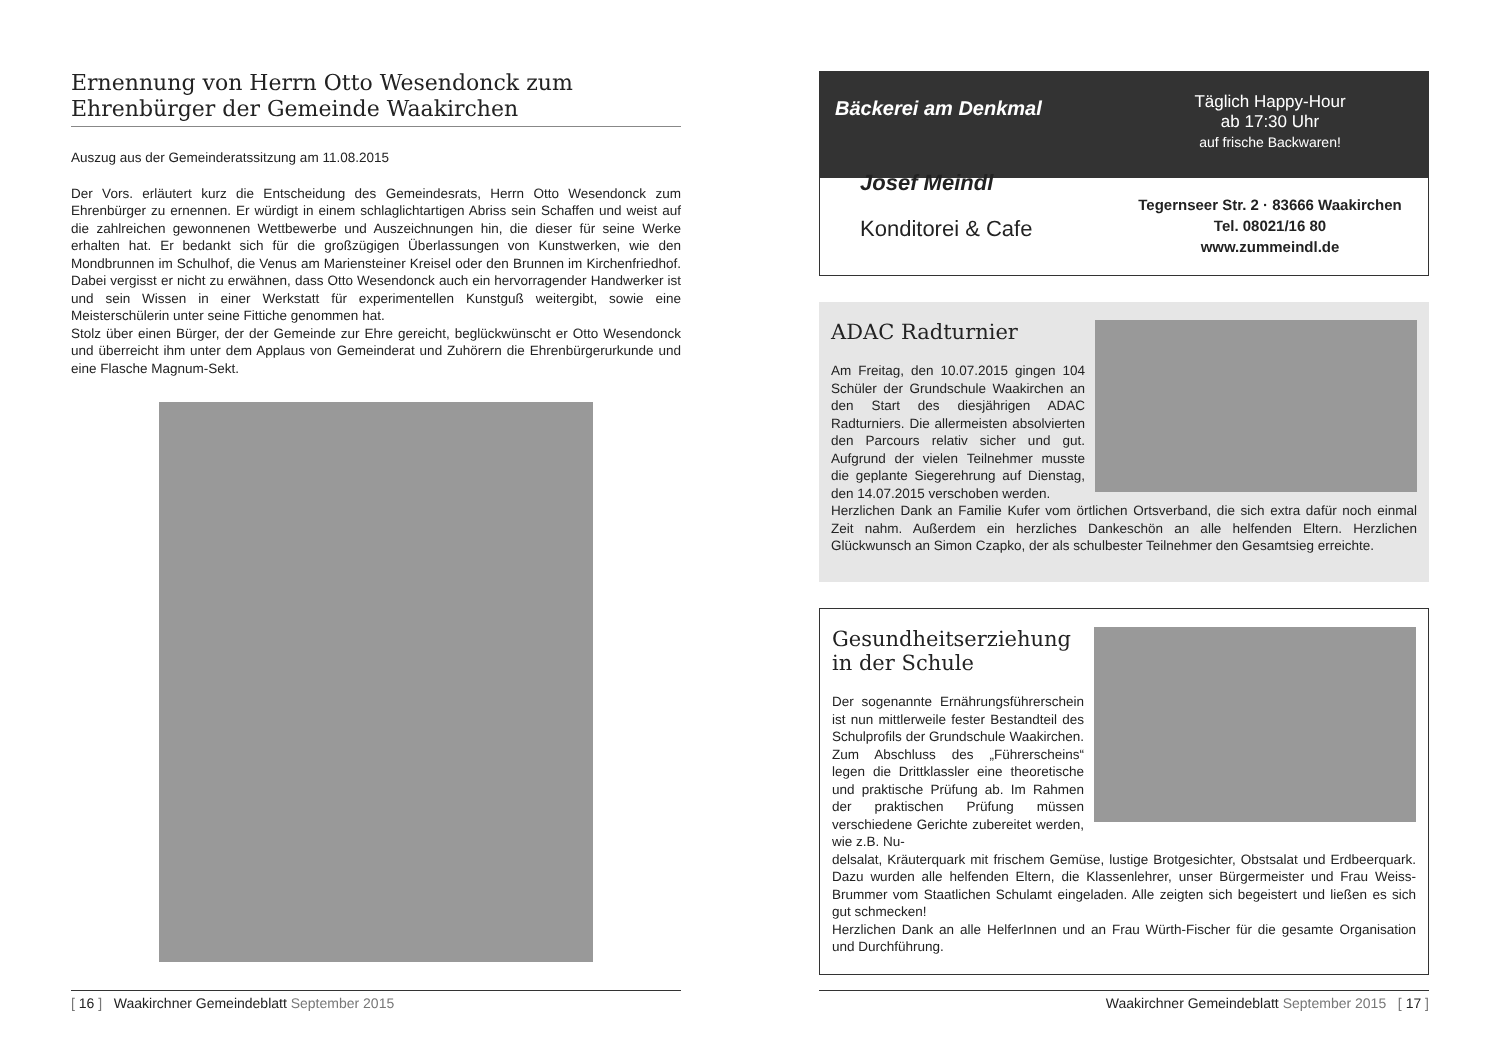Ernennung von Herrn Otto Wesendonck zum Ehrenbürger der Gemeinde Waakirchen
Auszug aus der Gemeinderatssitzung am 11.08.2015
Der Vors. erläutert kurz die Entscheidung des Gemeindesrats, Herrn Otto Wesendonck zum Ehrenbürger zu ernennen. Er würdigt in einem schlaglichtartigen Abriss sein Schaffen und weist auf die zahlreichen gewonnenen Wettbewerbe und Auszeichnungen hin, die dieser für seine Werke erhalten hat. Er bedankt sich für die großzügigen Überlassungen von Kunstwerken, wie den Mondbrunnen im Schulhof, die Venus am Mariensteiner Kreisel oder den Brunnen im Kirchenfriedhof. Dabei vergisst er nicht zu erwähnen, dass Otto Wesendonck auch ein hervorragender Handwerker ist und sein Wissen in einer Werkstatt für experimentellen Kunstguß weitergibt, sowie eine Meisterschülerin unter seine Fittiche genommen hat.
Stolz über einen Bürger, der der Gemeinde zur Ehre gereicht, beglückwünscht er Otto Wesendonck und überreicht ihm unter dem Applaus von Gemeinderat und Zuhörern die Ehrenbürgerurkunde und eine Flasche Magnum-Sekt.
[ 16 ] Waakirchner Gemeindeblatt September 2015
Bäckerei am Denkmal
Josef Meindl
Konditorei & Cafe
Täglich Happy-Hour
ab 17:30 Uhr
auf frische Backwaren!
Tegernseer Str. 2 · 83666 Waakirchen
Tel. 08021/16 80
www.zummeindl.de
ADAC Radturnier
Am Freitag, den 10.07.2015 gingen 104 Schüler der Grundschule Waakirchen an den Start des diesjährigen ADAC Radturniers. Die allermeisten absolvierten den Parcours relativ sicher und gut. Aufgrund der vielen Teilnehmer musste die geplante Siegerehrung auf Dienstag, den 14.07.2015 verschoben werden.
Herzlichen Dank an Familie Kufer vom örtlichen Ortsverband, die sich extra dafür noch einmal Zeit nahm. Außerdem ein herzliches Dankeschön an alle helfenden Eltern. Herzlichen Glückwunsch an Simon Czapko, der als schulbester Teilnehmer den Gesamtsieg erreichte.
Gesundheitserziehung in der Schule
Der sogenannte Ernährungsführerschein ist nun mittlerweile fester Bestandteil des Schulprofils der Grundschule Waakirchen. Zum Abschluss des „Führerscheins“ legen die Drittklassler eine theoretische und praktische Prüfung ab. Im Rahmen der praktischen Prüfung müssen verschiedene Gerichte zubereitet werden, wie z.B. Nu-
delsalat, Kräuterquark mit frischem Gemüse, lustige Brotgesichter, Obstsalat und Erdbeerquark. Dazu wurden alle helfenden Eltern, die Klassenlehrer, unser Bürgermeister und Frau Weiss-Brummer vom Staatlichen Schulamt eingeladen. Alle zeigten sich begeistert und ließen es sich gut schmecken!
Herzlichen Dank an alle HelferInnen und an Frau Würth-Fischer für die gesamte Organisation und Durchführung.
Waakirchner Gemeindeblatt September 2015 [ 17 ]